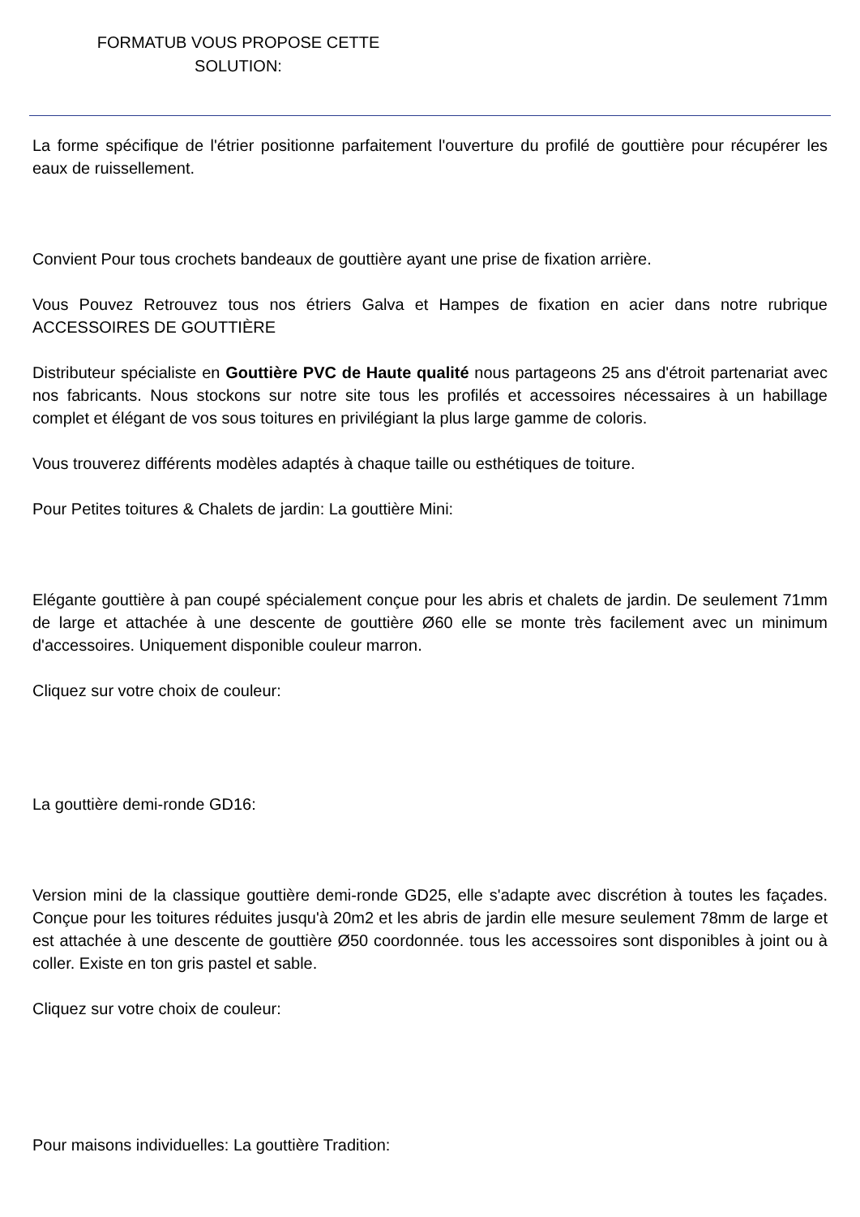FORMATUB VOUS PROPOSE CETTE SOLUTION:
La forme spécifique de l'étrier positionne parfaitement l'ouverture du profilé de gouttière pour récupérer les eaux de ruissellement.
Convient Pour tous crochets bandeaux de gouttière ayant une prise de fixation arrière.
Vous Pouvez Retrouvez tous nos étriers Galva et Hampes de fixation en acier dans notre rubrique ACCESSOIRES DE GOUTTIÈRE
Distributeur spécialiste en Gouttière PVC de Haute qualité nous partageons 25 ans d'étroit partenariat avec nos fabricants. Nous stockons sur notre site tous les profilés et accessoires nécessaires à un habillage complet et élégant de vos sous toitures en privilégiant la plus large gamme de coloris.
Vous trouverez différents modèles adaptés à chaque taille ou esthétiques de toiture.
Pour Petites toitures & Chalets de jardin: La gouttière Mini:
Elégante gouttière à pan coupé spécialement conçue pour les abris et chalets de jardin. De seulement 71mm de large et attachée à une descente de gouttière Ø60 elle se monte très facilement avec un minimum d'accessoires. Uniquement disponible couleur marron.
Cliquez sur votre choix de couleur:
La gouttière demi-ronde GD16:
Version mini de la classique gouttière demi-ronde GD25, elle s'adapte avec discrétion à toutes les façades. Conçue pour les toitures réduites jusqu'à 20m2 et les abris de jardin elle mesure seulement 78mm de large et est attachée à une descente de gouttière Ø50 coordonnée. tous les accessoires sont disponibles à joint ou à coller. Existe en ton gris pastel et sable.
Cliquez sur votre choix de couleur:
Pour maisons individuelles: La gouttière Tradition: